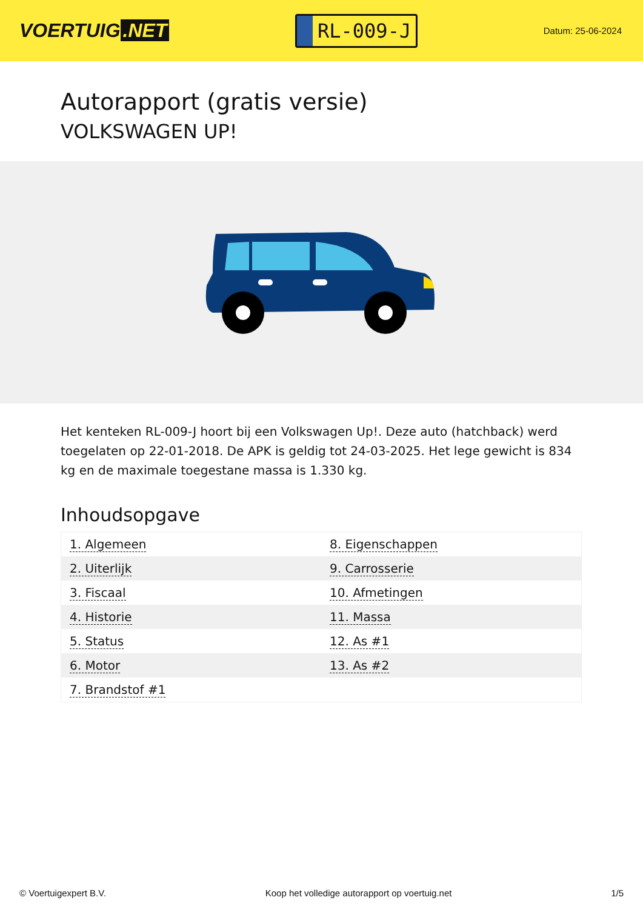VOERTUIG.NET
RL-009-J
Datum: 25-06-2024
Autorapport (gratis versie)
VOLKSWAGEN UP!
Het kenteken RL-009-J hoort bij een Volkswagen Up!. Deze auto (hatchback) werd toegelaten op 22-01-2018. De APK is geldig tot 24-03-2025. Het lege gewicht is 834 kg en de maximale toegestane massa is 1.330 kg.
Inhoudsopgave
| 1. Algemeen | 8. Eigenschappen |
| 2. Uiterlijk | 9. Carrosserie |
| 3. Fiscaal | 10. Afmetingen |
| 4. Historie | 11. Massa |
| 5. Status | 12. As #1 |
| 6. Motor | 13. As #2 |
| 7. Brandstof #1 | |
© Voertuigexpert B.V. Koop het volledige autorapport op voertuig.net 1/5